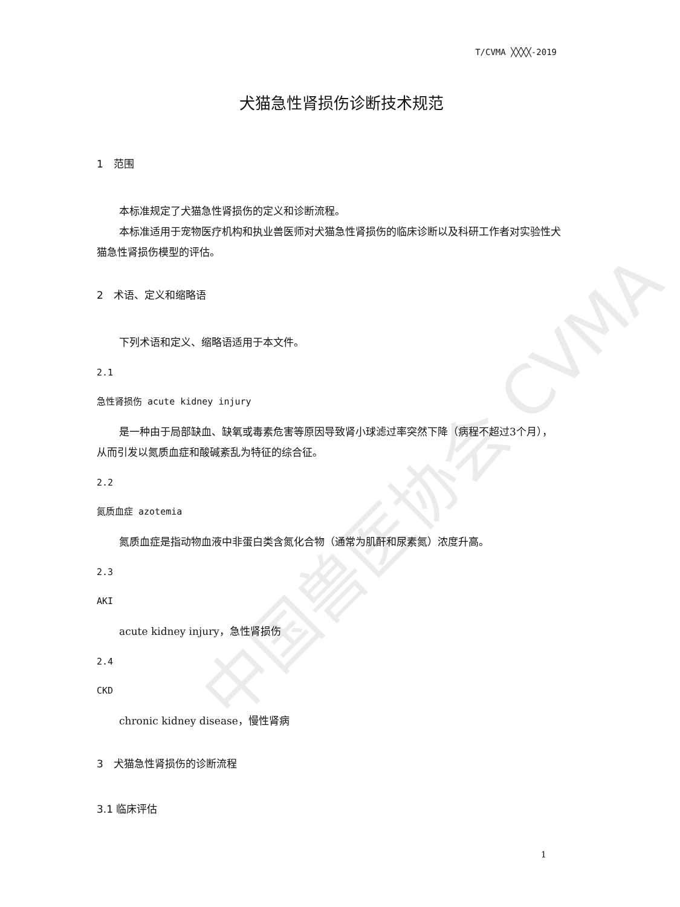T/CVMA ╳╳╳╳-2019
中国兽医协会 CVMA
犬猫急性肾损伤诊断技术规范
1　范围
本标准规定了犬猫急性肾损伤的定义和诊断流程。
本标准适用于宠物医疗机构和执业兽医师对犬猫急性肾损伤的临床诊断以及科研工作者对实验性犬猫急性肾损伤模型的评估。
2　术语、定义和缩略语
下列术语和定义、缩略语适用于本文件。
2.1
急性肾损伤 acute kidney injury
是一种由于局部缺血、缺氧或毒素危害等原因导致肾小球滤过率突然下降（病程不超过3个月），从而引发以氮质血症和酸碱紊乱为特征的综合征。
2.2
氮质血症 azotemia
氮质血症是指动物血液中非蛋白类含氮化合物（通常为肌酐和尿素氮）浓度升高。
2.3
AKI
acute kidney injury，急性肾损伤
2.4
CKD
chronic kidney disease，慢性肾病
3　犬猫急性肾损伤的诊断流程
3.1 临床评估
1